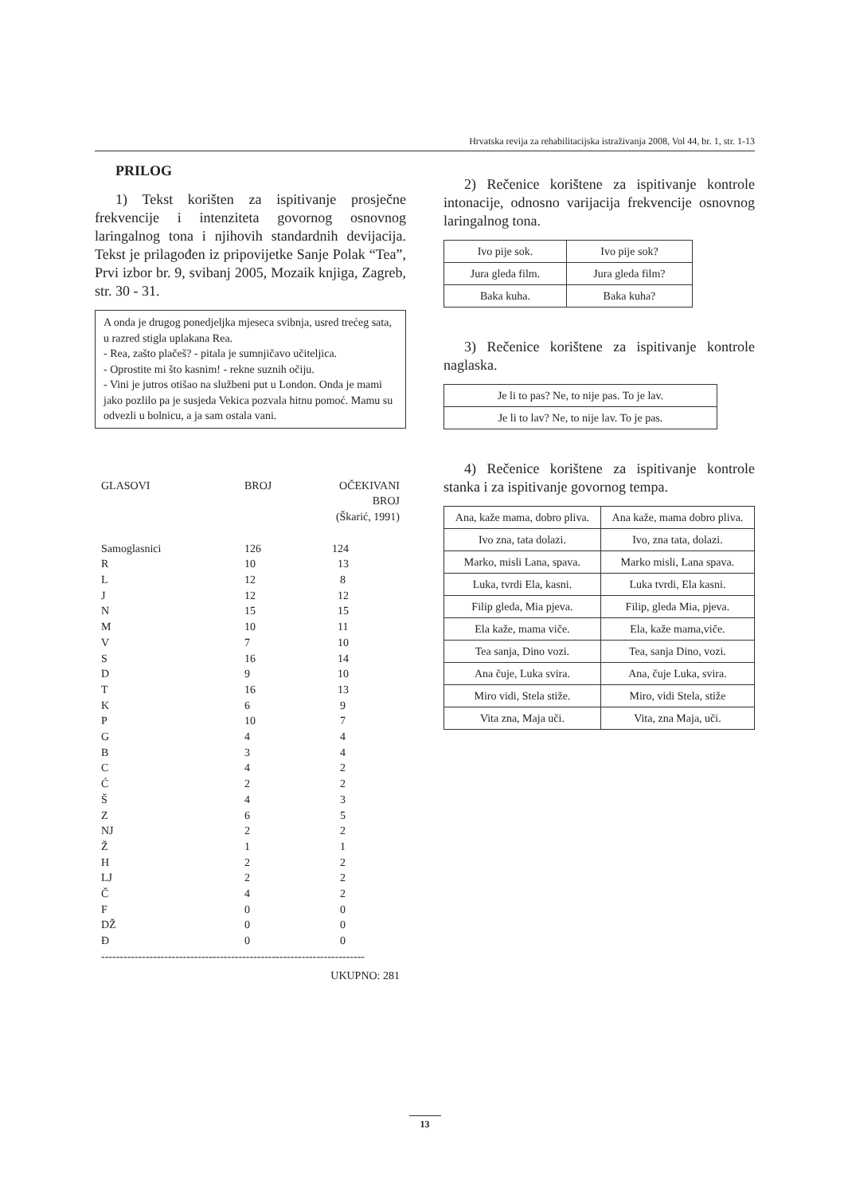Hrvatska revija za rehabilitacijska istraživanja 2008, Vol 44, br. 1, str. 1-13
PRILOG
1) Tekst korišten za ispitivanje prosječne frekvencije i intenziteta govornog osnovnog laringalnog tona i njihovih standardnih devijacija. Tekst je prilagođen iz pripovijetke Sanje Polak “Tea”, Prvi izbor br. 9, svibanj 2005, Mozaik knjiga, Zagreb, str. 30 - 31.
A onda je drugog ponedjeljka mjeseca svibnja, usred trećeg sata, u razred stigla uplakana Rea.
- Rea, zašto plačeš? - pitala je sumnjičavo učiteljica.
- Oprostite mi što kasnim! - rekne suznih očiju.
- Vini je jutros otišao na službeni put u London. Onda je mami jako pozlilo pa je susjeda Vekica pozvala hitnu pomoć. Mamu su odvezli u bolnicu, a ja sam ostala vani.
| GLASOVI | BROJ | OČEKIVANI BROJ (Škarić, 1991) |
| Samoglasnici | 126 | 124 |
| R | 10 | 13 |
| L | 12 | 8 |
| J | 12 | 12 |
| N | 15 | 15 |
| M | 10 | 11 |
| V | 7 | 10 |
| S | 16 | 14 |
| D | 9 | 10 |
| T | 16 | 13 |
| K | 6 | 9 |
| P | 10 | 7 |
| G | 4 | 4 |
| B | 3 | 4 |
| C | 4 | 2 |
| Ć | 2 | 2 |
| Š | 4 | 3 |
| Z | 6 | 5 |
| NJ | 2 | 2 |
| Ž | 1 | 1 |
| H | 2 | 2 |
| LJ | 2 | 2 |
| Č | 4 | 2 |
| F | 0 | 0 |
| DŽ | 0 | 0 |
| Đ | 0 | 0 |
| ----------------------------------------------------------------------- | | |
| UKUPNO: 281 | | |
2) Rečenice korištene za ispitivanje kontrole intonacije, odnosno varijacija frekvencije osnovnog laringalnog tona.
| Ivo pije sok. | Ivo pije sok? |
| Jura gleda film. | Jura gleda film? |
| Baka kuha. | Baka kuha? |
3) Rečenice korištene za ispitivanje kontrole naglaska.
| Je li to pas? Ne, to nije pas. To je lav. |
| Je li to lav? Ne, to nije lav. To je pas. |
4) Rečenice korištene za ispitivanje kontrole stanka i za ispitivanje govornog tempa.
| Ana, kaže mama, dobro pliva. | Ana kaže, mama dobro pliva. |
| Ivo zna, tata dolazi. | Ivo, zna tata, dolazi. |
| Marko, misli Lana, spava. | Marko misli, Lana spava. |
| Luka, tvrdi Ela, kasni. | Luka tvrdi, Ela kasni. |
| Filip gleda, Mia pjeva. | Filip, gleda Mia, pjeva. |
| Ela kaže, mama viče. | Ela, kaže mama,viče. |
| Tea sanja, Dino vozi. | Tea, sanja Dino, vozi. |
| Ana čuje, Luka svira. | Ana, čuje Luka, svira. |
| Miro vidi, Stela stiže. | Miro, vidi Stela, stiže |
| Vita zna, Maja uči. | Vita, zna Maja, uči. |
13